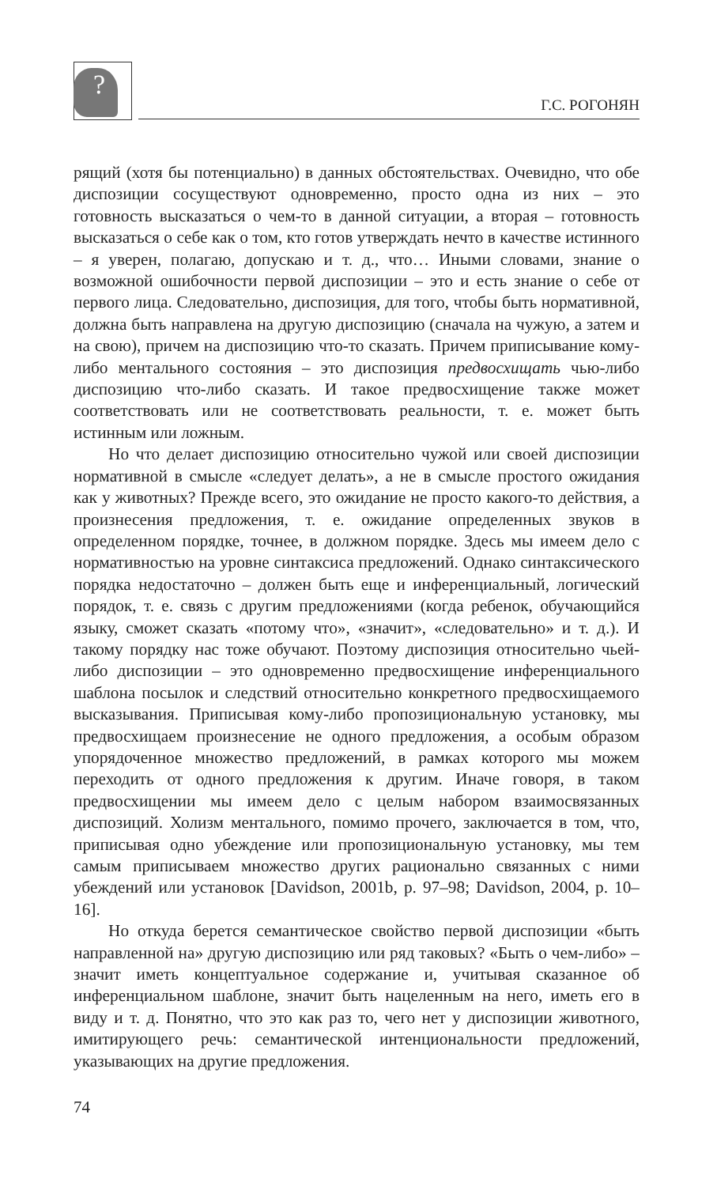?
Г.С. РОГОНЯН
рящий (хотя бы потенциально) в данных обстоятельствах. Очевидно, что обе диспозиции сосуществуют одновременно, просто одна из них – это готовность высказаться о чем-то в данной ситуации, а вторая – готовность высказаться о себе как о том, кто готов утверждать нечто в качестве истинного – я уверен, полагаю, допускаю и т. д., что… Иными словами, знание о возможной ошибочности первой диспозиции – это и есть знание о себе от первого лица. Следовательно, диспозиция, для того, чтобы быть нормативной, должна быть направлена на другую диспозицию (сначала на чужую, а затем и на свою), причем на диспозицию что-то сказать. Причем приписывание кому-либо ментального состояния – это диспозиция предвосхищать чью-либо диспозицию что-либо сказать. И такое предвосхищение также может соответствовать или не соответствовать реальности, т. е. может быть истинным или ложным.
Но что делает диспозицию относительно чужой или своей диспозиции нормативной в смысле «следует делать», а не в смысле простого ожидания как у животных? Прежде всего, это ожидание не просто какого-то действия, а произнесения предложения, т. е. ожидание определенных звуков в определенном порядке, точнее, в должном порядке. Здесь мы имеем дело с нормативностью на уровне синтаксиса предложений. Однако синтаксического порядка недостаточно – должен быть еще и инференциальный, логический порядок, т. е. связь с другим предложениями (когда ребенок, обучающийся языку, сможет сказать «потому что», «значит», «следовательно» и т. д.). И такому порядку нас тоже обучают. Поэтому диспозиция относительно чьей-либо диспозиции – это одновременно предвосхищение инференциального шаблона посылок и следствий относительно конкретного предвосхищаемого высказывания. Приписывая кому-либо пропозициональную установку, мы предвосхищаем произнесение не одного предложения, а особым образом упорядоченное множество предложений, в рамках которого мы можем переходить от одного предложения к другим. Иначе говоря, в таком предвосхищении мы имеем дело с целым набором взаимосвязанных диспозиций. Холизм ментального, помимо прочего, заключается в том, что, приписывая одно убеждение или пропозициональную установку, мы тем самым приписываем множество других рационально связанных с ними убеждений или установок [Davidson, 2001b, p. 97–98; Davidson, 2004, p. 10–16].
Но откуда берется семантическое свойство первой диспозиции «быть направленной на» другую диспозицию или ряд таковых? «Быть о чем-либо» – значит иметь концептуальное содержание и, учитывая сказанное об инференциальном шаблоне, значит быть нацеленным на него, иметь его в виду и т. д. Понятно, что это как раз то, чего нет у диспозиции животного, имитирующего речь: семантической интенциональности предложений, указывающих на другие предложения.
74